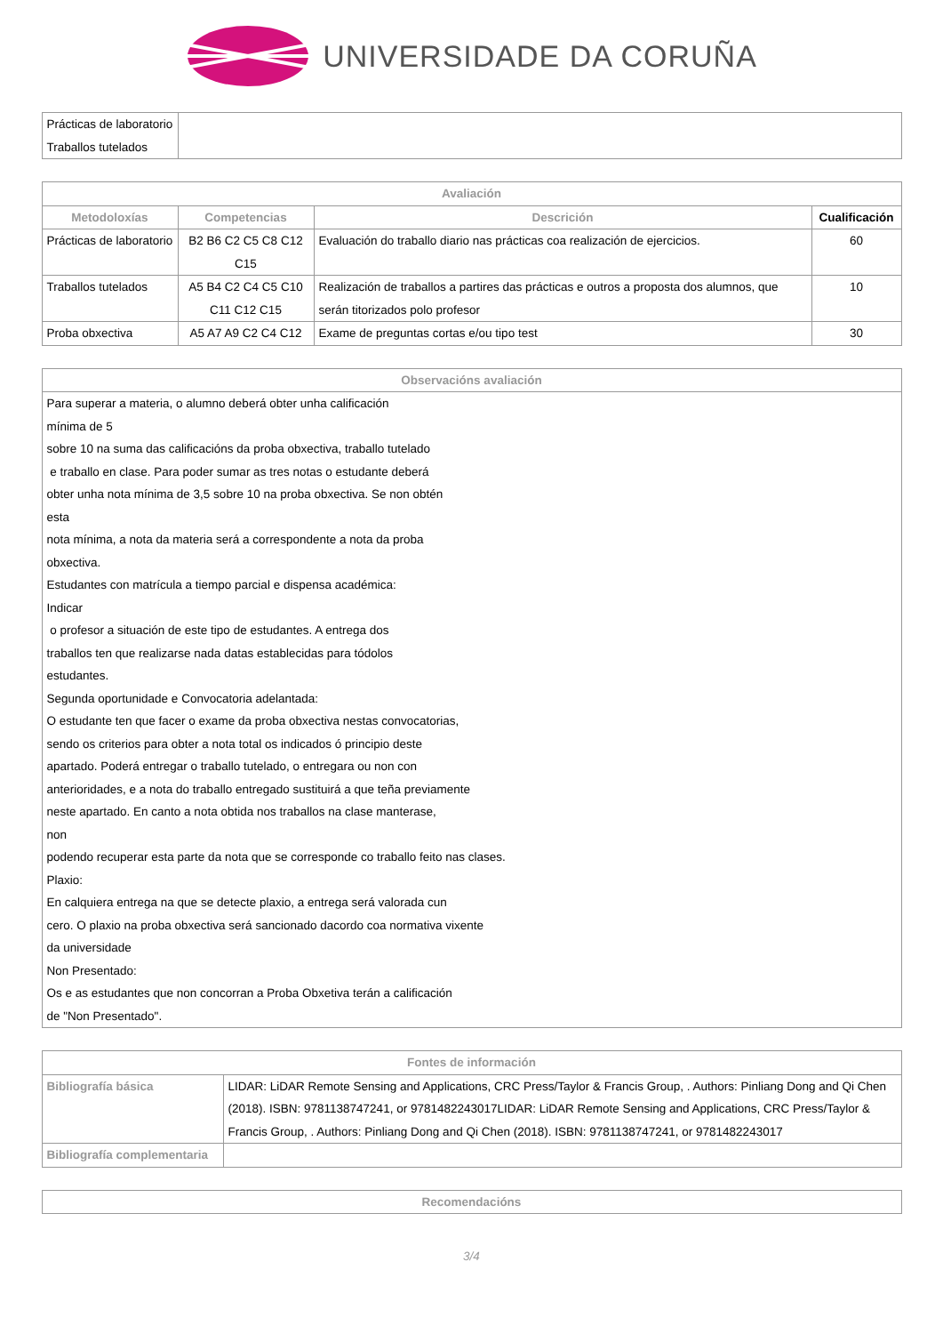UNIVERSIDADE DA CORUÑA
| Prácticas de laboratorio Traballos tutelados | |
| Avaliación | | | |
| --- | --- | --- | --- |
| Metodoloxías | Competencias | Descrición | Cualificación |
| Prácticas de laboratorio | B2 B6 C2 C5 C8 C12 C15 | Evaluación do traballo diario nas prácticas coa realización de ejercicios. | 60 |
| Traballos tutelados | A5 B4 C2 C4 C5 C10 C11 C12 C15 | Realización de traballos a partires das prácticas e outros a proposta dos alumnos, que serán titorizados polo profesor | 10 |
| Proba obxectiva | A5 A7 A9 C2 C4 C12 | Exame de preguntas cortas e/ou tipo test | 30 |
| Observacións avaliación |
| --- |
| Para superar a materia, o alumno deberá obter unha calificación mínima de 5 sobre 10 na suma das calificacións da proba obxectiva, traballo tutelado e traballo en clase. Para poder sumar as tres notas o estudante deberá obter unha nota mínima de 3,5 sobre 10 na proba obxectiva. Se non obtén esta nota mínima, a nota da materia será a correspondente a nota da proba obxectiva. Estudantes con matrícula a tiempo parcial e dispensa académica: Indicar o profesor a situación de este tipo de estudantes. A entrega dos traballos ten que realizarse nada datas establecidas para tódolos estudantes. Segunda oportunidade e Convocatoria adelantada: O estudante ten que facer o exame da proba obxectiva nestas convocatorias, sendo os criterios para obter a nota total os indicados ó principio deste apartado. Poderá entregar o traballo tutelado, o entregara ou non con anterioridades, e a nota do traballo entregado sustituirá a que teña previamente neste apartado. En canto a nota obtida nos traballos na clase manterase, non podendo recuperar esta parte da nota que se corresponde co traballo feito nas clases. Plaxio: En calquiera entrega na que se detecte plaxio, a entrega será valorada cun cero. O plaxio na proba obxectiva será sancionado dacordo coa normativa vixente da universidade Non Presentado: Os e as estudantes que non concorran a Proba Obxetiva terán a calificación de "Non Presentado". |
| Fontes de información | |
| --- | --- |
| Bibliografía básica | LIDAR: LiDAR Remote Sensing and Applications, CRC Press/Taylor & Francis Group, . Authors: Pinliang Dong and Qi Chen (2018). ISBN: 9781138747241, or 9781482243017LIDAR: LiDAR Remote Sensing and Applications, CRC Press/Taylor & Francis Group, . Authors: Pinliang Dong and Qi Chen (2018). ISBN: 9781138747241, or 9781482243017 |
| Bibliografía complementaria | |
| Recomendacións |
| --- |
3/4